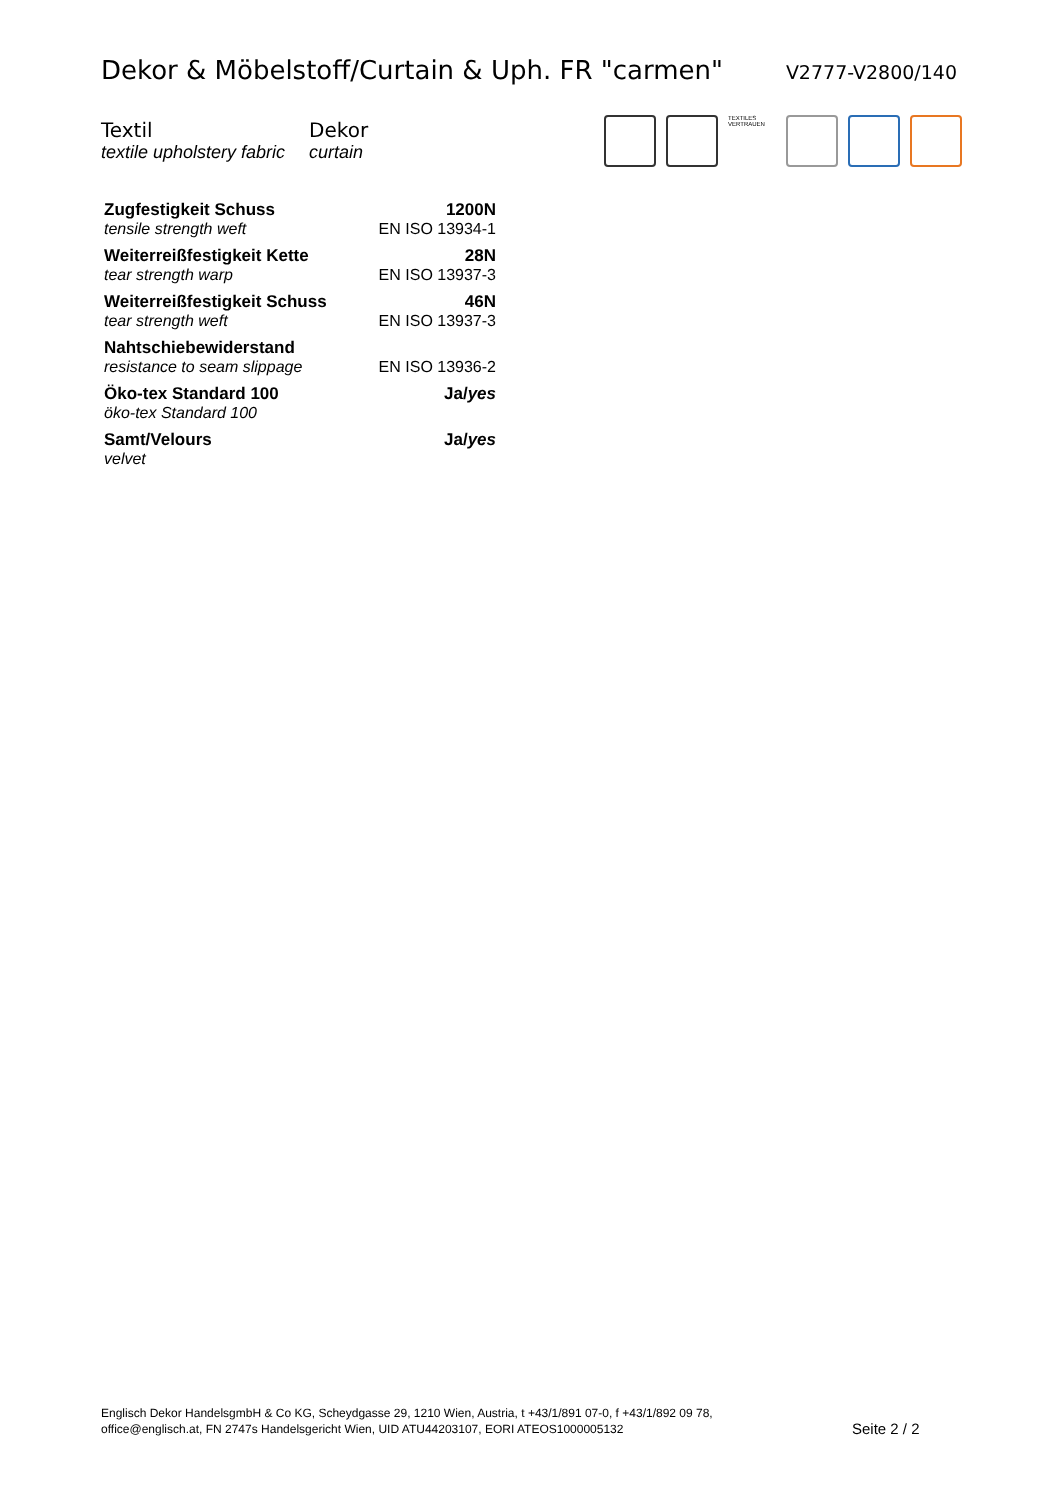Dekor & Möbelstoff/Curtain & Uph. FR "carmen"
V2777-V2800/140
Textil
textile upholstery fabric
Dekor
curtain
TEXTILES VERTRAUEN
| Zugfestigkeit Schuss | 1200N |
| tensile strength weft | EN ISO 13934-1 |
| Weiterreißfestigkeit Kette | 28N |
| tear strength warp | EN ISO 13937-3 |
| Weiterreißfestigkeit Schuss | 46N |
| tear strength weft | EN ISO 13937-3 |
| Nahtschiebewiderstand | |
| resistance to seam slippage | EN ISO 13936-2 |
| Öko-tex Standard 100 | Ja/ yes |
| öko-tex Standard 100 | |
| Samt/Velours | Ja/ yes |
| velvet | |
Englisch Dekor HandelsgmbH & Co KG, Scheydgasse 29, 1210 Wien, Austria, t +43/1/891 07-0, f +43/1/892 09 78,
office@englisch.at, FN 2747s Handelsgericht Wien, UID ATU44203107, EORI ATEOS1000005132
Seite 2 / 2